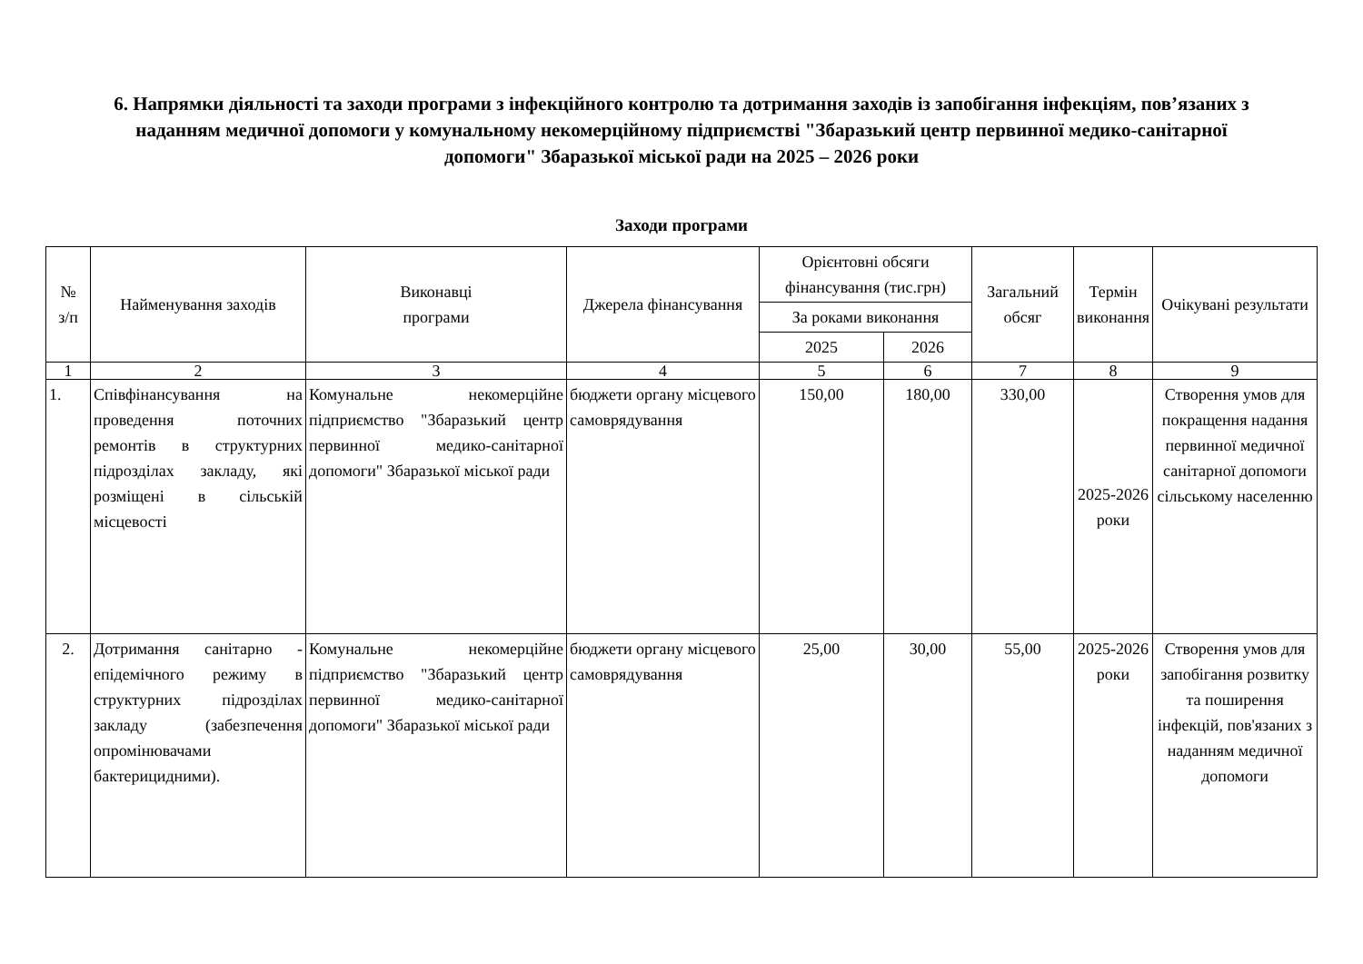6. Напрямки діяльності та заходи програми з інфекційного контролю та дотримання заходів із запобігання інфекціям, пов’язаних з наданням медичної допомоги у комунальному некомерційному підприємстві "Збаразький центр первинної медико-санітарної допомоги" Збаразької міської ради на 2025 – 2026 роки
Заходи програми
| № з/п | Найменування заходів | Виконавці програми | Джерела фінансування | Орієнтовні обсяги фінансування (тис.грн) | | Загальний обсяг | Термін виконання | Очікувані результати |
| --- | --- | --- | --- | --- | --- | --- | --- | --- |
| | | | | За роками виконання | | | | |
| | | | | 2025 | 2026 | | | |
| 1 | 2 | 3 | 4 | 5 | 6 | 7 | 8 | 9 |
| 1. | Співфінансування на проведення поточних ремонтів в структурних підрозділах закладу, які розміщені в сільській місцевості | Комунальне некомерційне підприємство "Збаразький центр первинної медико-санітарної допомоги" Збаразької міської ради | бюджети органу місцевого самоврядування | 150,00 | 180,00 | 330,00 | 2025-2026 роки | Створення умов для покращення надання первинної медичної санітарної допомоги сільському населенню |
| 2. | Дотримання санітарно - епідемічного режиму в структурних підрозділах закладу (забезпечення опромінювачами бактерицидними). | Комунальне некомерційне підприємство "Збаразький центр первинної медико-санітарної допомоги" Збаразької міської ради | бюджети органу місцевого самоврядування | 25,00 | 30,00 | 55,00 | 2025-2026 роки | Створення умов для запобігання розвитку та поширення інфекцій, пов'язаних з наданням медичної допомоги |